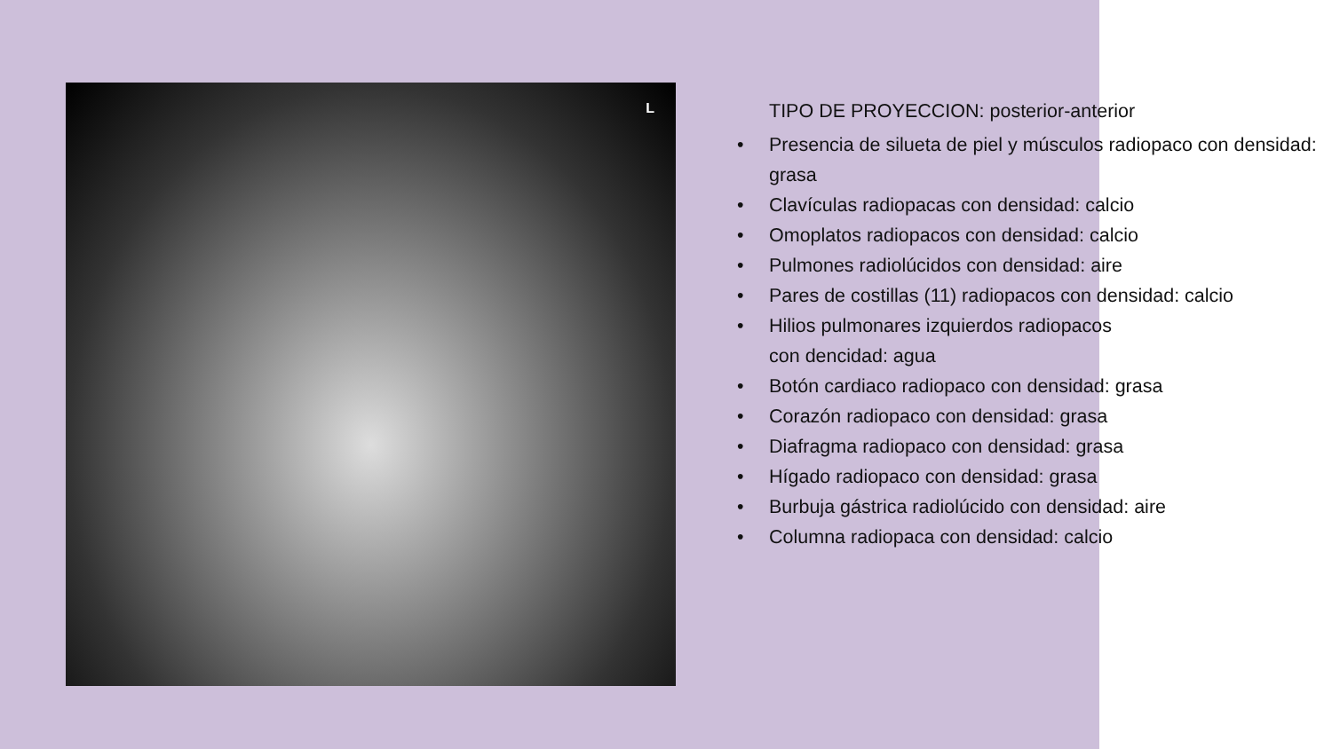L
TIPO DE PROYECCION: posterior-anterior
• Presencia de silueta de piel y músculos radiopaco con densidad: grasa
• Clavículas radiopacas con densidad: calcio
• Omoplatos radiopacos con densidad: calcio
• Pulmones radiolúcidos con densidad: aire
• Pares de costillas (11) radiopacos con densidad: calcio
• Hilios pulmonares izquierdos radiopacos
con dencidad: agua
• Botón cardiaco radiopaco con densidad: grasa
• Corazón radiopaco con densidad: grasa
• Diafragma radiopaco con densidad: grasa
• Hígado radiopaco con densidad: grasa
• Burbuja gástrica radiolúcido con densidad: aire
• Columna radiopaca con densidad: calcio